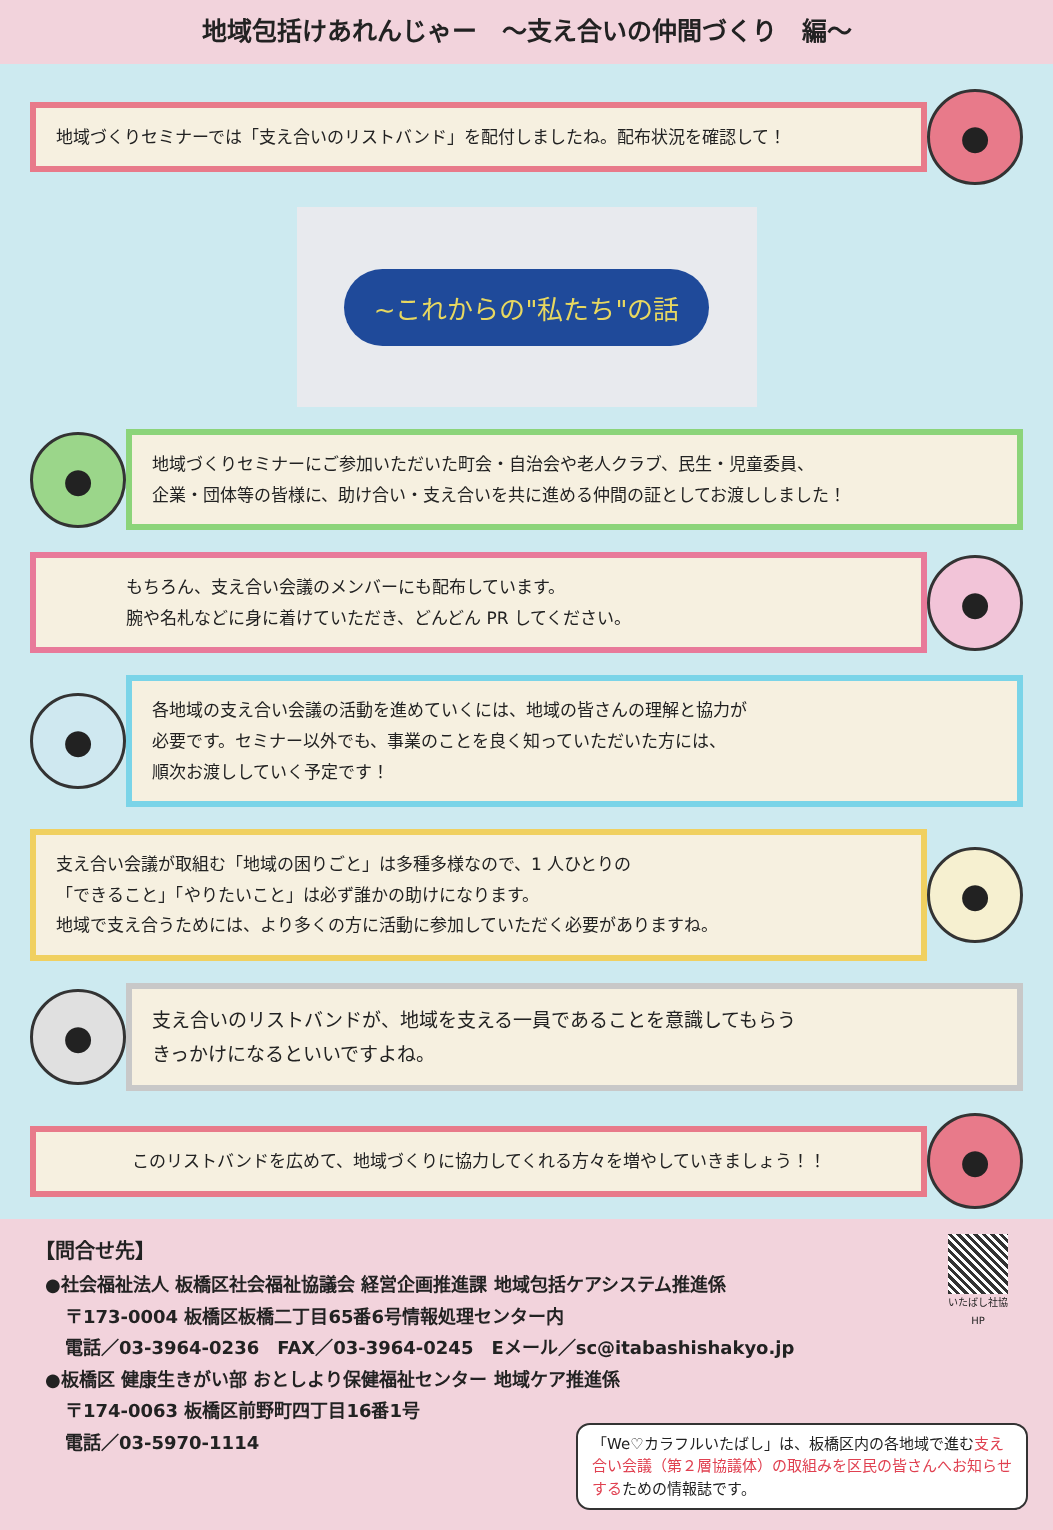地域包括けあれんじゃー　～支え合いの仲間づくり　編～
地域づくりセミナーでは「支え合いのリストバンド」を配付しましたね。配布状況を確認して！
●
~これからの"私たち"の話
●
地域づくりセミナーにご参加いただいた町会・自治会や老人クラブ、民生・児童委員、
企業・団体等の皆様に、助け合い・支え合いを共に進める仲間の証としてお渡ししました！
もちろん、支え合い会議のメンバーにも配布しています。
腕や名札などに身に着けていただき、どんどん PR してください。
●
●
各地域の支え合い会議の活動を進めていくには、地域の皆さんの理解と協力が
必要です。セミナー以外でも、事業のことを良く知っていただいた方には、
順次お渡ししていく予定です！
支え合い会議が取組む「地域の困りごと」は多種多様なので、1 人ひとりの
「できること」「やりたいこと」は必ず誰かの助けになります。
地域で支え合うためには、より多くの方に活動に参加していただく必要がありますね。
●
●
支え合いのリストバンドが、地域を支える一員であることを意識してもらう
きっかけになるといいですよね。
このリストバンドを広めて、地域づくりに協力してくれる方々を増やしていきましょう！！
●
いたばし社協 HP
【問合せ先】
●社会福祉法人 板橋区社会福祉協議会 経営企画推進課 地域包括ケアシステム推進係
〒173-0004 板橋区板橋二丁目65番6号情報処理センター内
電話／03-3964-0236　FAX／03-3964-0245　Eメール／sc@itabashishakyo.jp
●板橋区 健康生きがい部 おとしより保健福祉センター 地域ケア推進係
〒174-0063 板橋区前野町四丁目16番1号
電話／03-5970-1114
「We♡カラフルいたばし」は、板橋区内の各地域で進む支え合い会議（第２層協議体）の取組みを区民の皆さんへお知らせするための情報誌です。